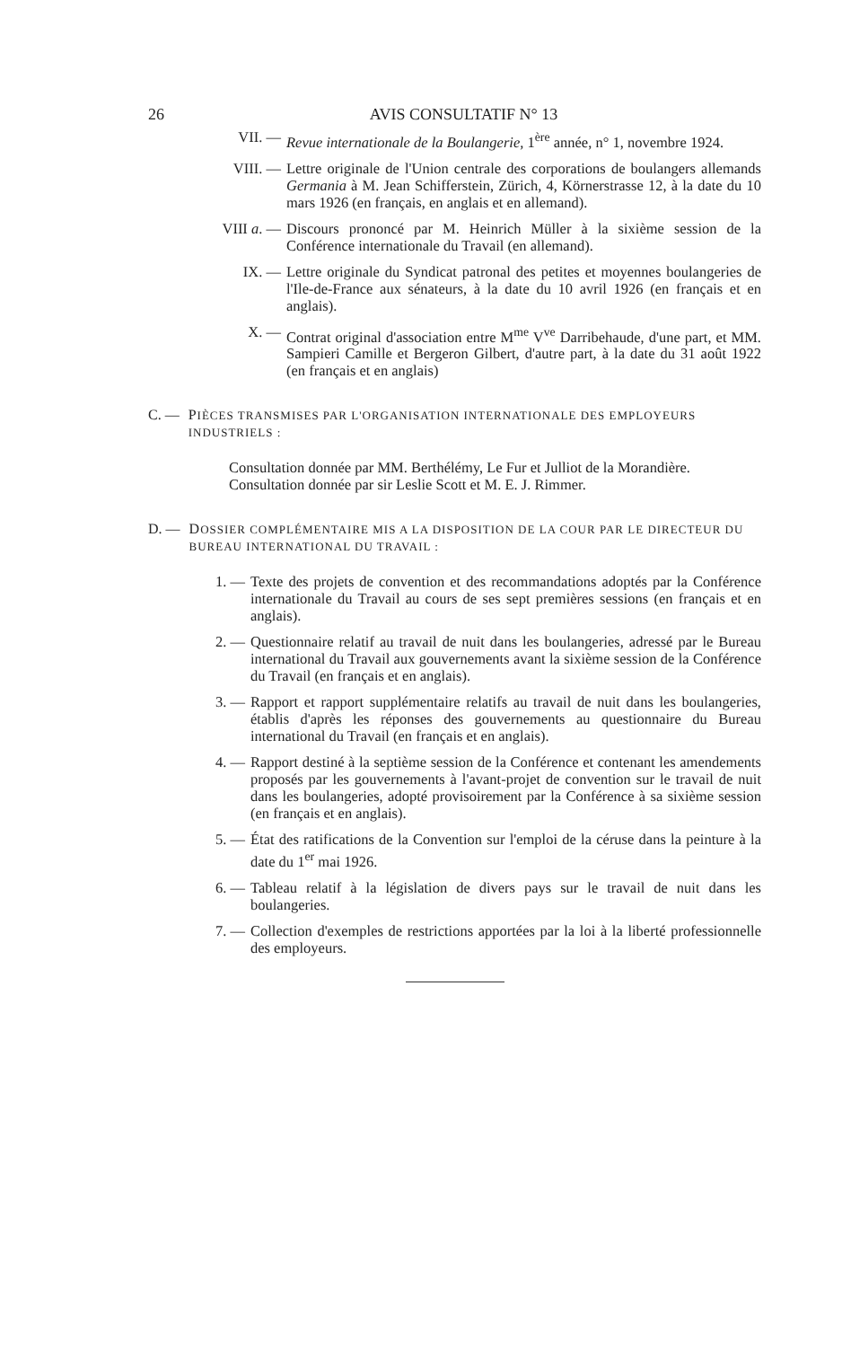26 AVIS CONSULTATIF N° 13
VII. — Revue internationale de la Boulangerie, 1<sup>ère</sup> année, n° 1, novembre 1924.
VIII. — Lettre originale de l'Union centrale des corporations de boulangers allemands Germania à M. Jean Schifferstein, Zürich, 4, Körnerstrasse 12, à la date du 10 mars 1926 (en français, en anglais et en allemand).
VIII a. — Discours prononcé par M. Heinrich Müller à la sixième session de la Conférence internationale du Travail (en allemand).
IX. — Lettre originale du Syndicat patronal des petites et moyennes boulangeries de l'Ile-de-France aux sénateurs, à la date du 10 avril 1926 (en français et en anglais).
X. — Contrat original d'association entre M<sup>me</sup> V<sup>ve</sup> Darribehaude, d'une part, et MM. Sampieri Camille et Bergeron Gilbert, d'autre part, à la date du 31 août 1922 (en français et en anglais)
C. — PIÈCES TRANSMISES PAR L'ORGANISATION INTERNATIONALE DES EMPLOYEURS INDUSTRIELS :
Consultation donnée par MM. Berthélémy, Le Fur et Julliot de la Morandière.
Consultation donnée par sir Leslie Scott et M. E. J. Rimmer.
D. — DOSSIER COMPLÉMENTAIRE MIS A LA DISPOSITION DE LA COUR PAR LE DIRECTEUR DU BUREAU INTERNATIONAL DU TRAVAIL :
1. — Texte des projets de convention et des recommandations adoptés par la Conférence internationale du Travail au cours de ses sept premières sessions (en français et en anglais).
2. — Questionnaire relatif au travail de nuit dans les boulangeries, adressé par le Bureau international du Travail aux gouvernements avant la sixième session de la Conférence du Travail (en français et en anglais).
3. — Rapport et rapport supplémentaire relatifs au travail de nuit dans les boulangeries, établis d'après les réponses des gouvernements au questionnaire du Bureau international du Travail (en français et en anglais).
4. — Rapport destiné à la septième session de la Conférence et contenant les amendements proposés par les gouvernements à l'avant-projet de convention sur le travail de nuit dans les boulangeries, adopté provisoirement par la Conférence à sa sixième session (en français et en anglais).
5. — État des ratifications de la Convention sur l'emploi de la céruse dans la peinture à la date du 1<sup>er</sup> mai 1926.
6. — Tableau relatif à la législation de divers pays sur le travail de nuit dans les boulangeries.
7. — Collection d'exemples de restrictions apportées par la loi à la liberté professionnelle des employeurs.